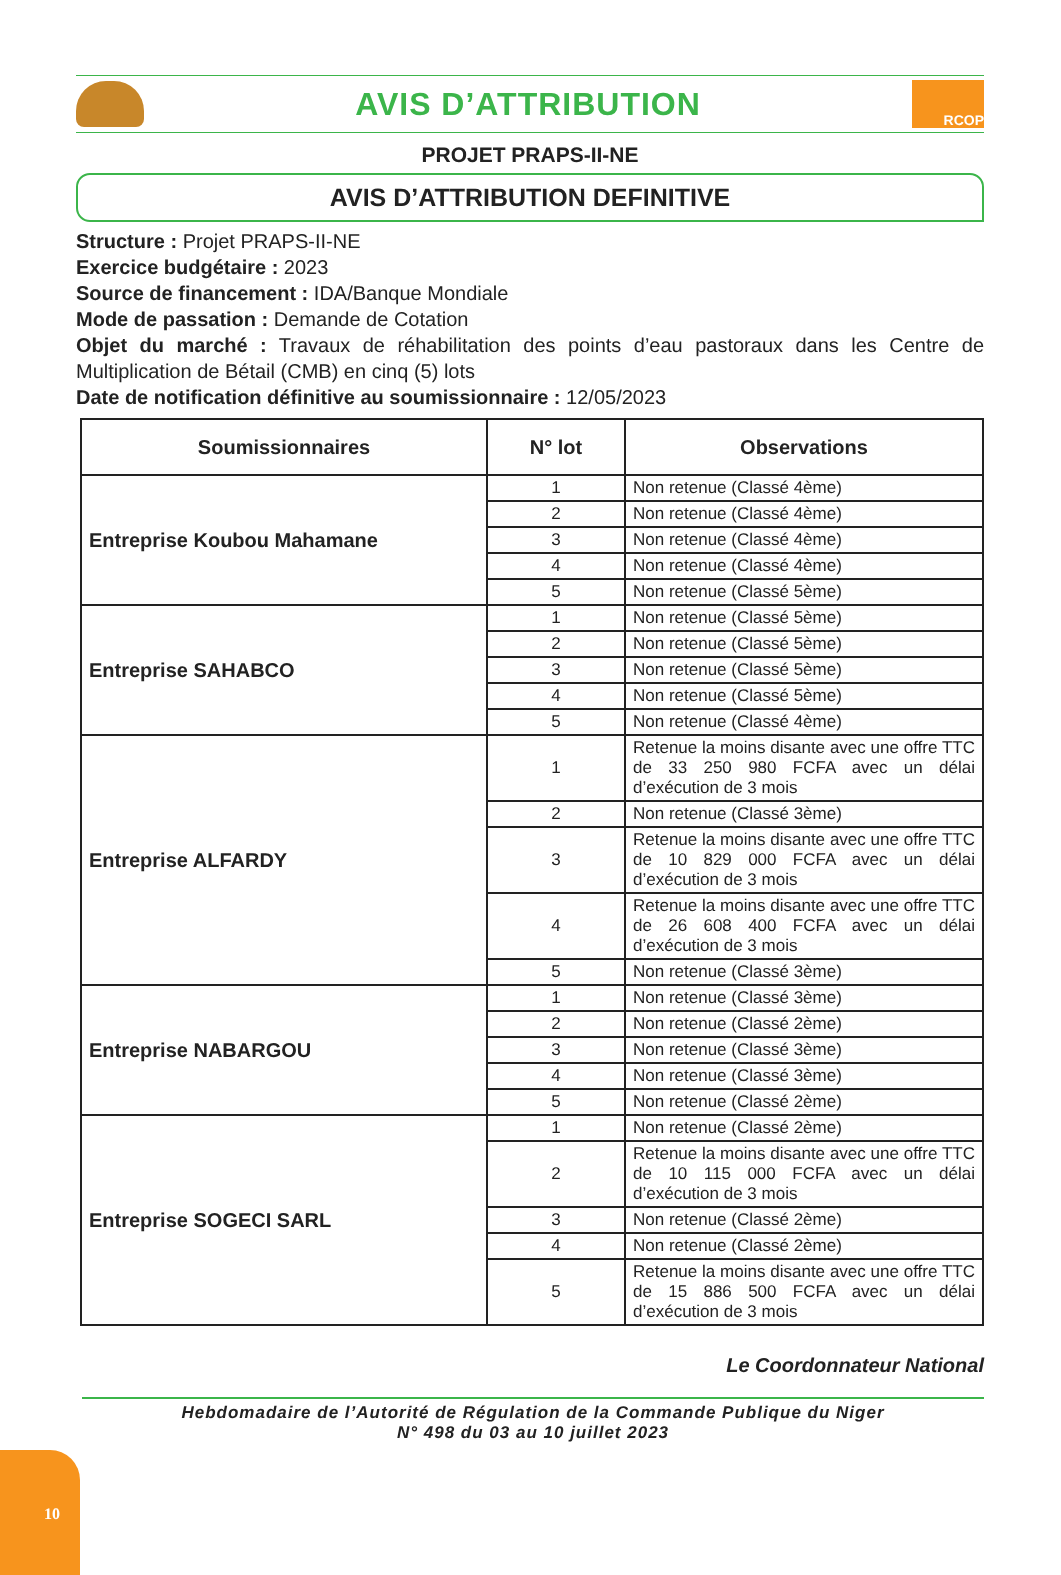AVIS D’ATTRIBUTION
RCOP
PROJET PRAPS-II-NE
AVIS D’ATTRIBUTION DEFINITIVE
Structure : Projet PRAPS-II-NE
Exercice budgétaire : 2023
Source de financement : IDA/Banque Mondiale
Mode de passation : Demande de Cotation
Objet du marché : Travaux de réhabilitation des points d’eau pastoraux dans les Centre de Multiplication de Bétail (CMB) en cinq (5) lots
Date de notification définitive au soumissionnaire : 12/05/2023
| Soumissionnaires | N° lot | Observations |
| --- | --- | --- |
| Entreprise Koubou Mahamane | 1 | Non retenue (Classé 4ème) |
| | 2 | Non retenue (Classé 4ème) |
| | 3 | Non retenue (Classé 4ème) |
| | 4 | Non retenue (Classé 4ème) |
| | 5 | Non retenue (Classé 5ème) |
| Entreprise SAHABCO | 1 | Non retenue (Classé 5ème) |
| | 2 | Non retenue (Classé 5ème) |
| | 3 | Non retenue (Classé 5ème) |
| | 4 | Non retenue (Classé 5ème) |
| | 5 | Non retenue (Classé 4ème) |
| Entreprise ALFARDY | 1 | Retenue la moins disante avec une offre TTC de 33 250 980 FCFA avec un délai d’exécution de 3 mois |
| | 2 | Non retenue (Classé 3ème) |
| | 3 | Retenue la moins disante avec une offre TTC de 10 829 000 FCFA avec un délai d’exécution de 3 mois |
| | 4 | Retenue la moins disante avec une offre TTC de 26 608 400 FCFA avec un délai d’exécution de 3 mois |
| | 5 | Non retenue (Classé 3ème) |
| Entreprise NABARGOU | 1 | Non retenue (Classé 3ème) |
| | 2 | Non retenue (Classé 2ème) |
| | 3 | Non retenue (Classé 3ème) |
| | 4 | Non retenue (Classé 3ème) |
| | 5 | Non retenue (Classé 2ème) |
| Entreprise SOGECI SARL | 1 | Non retenue (Classé 2ème) |
| | 2 | Retenue la moins disante avec une offre TTC de 10 115 000 FCFA avec un délai d’exécution de 3 mois |
| | 3 | Non retenue (Classé 2ème) |
| | 4 | Non retenue (Classé 2ème) |
| | 5 | Retenue la moins disante avec une offre TTC de 15 886 500 FCFA avec un délai d’exécution de 3 mois |
Le Coordonnateur National
Hebdomadaire de l’Autorité de Régulation de la Commande Publique du Niger
N° 498 du 03 au 10 juillet 2023
10